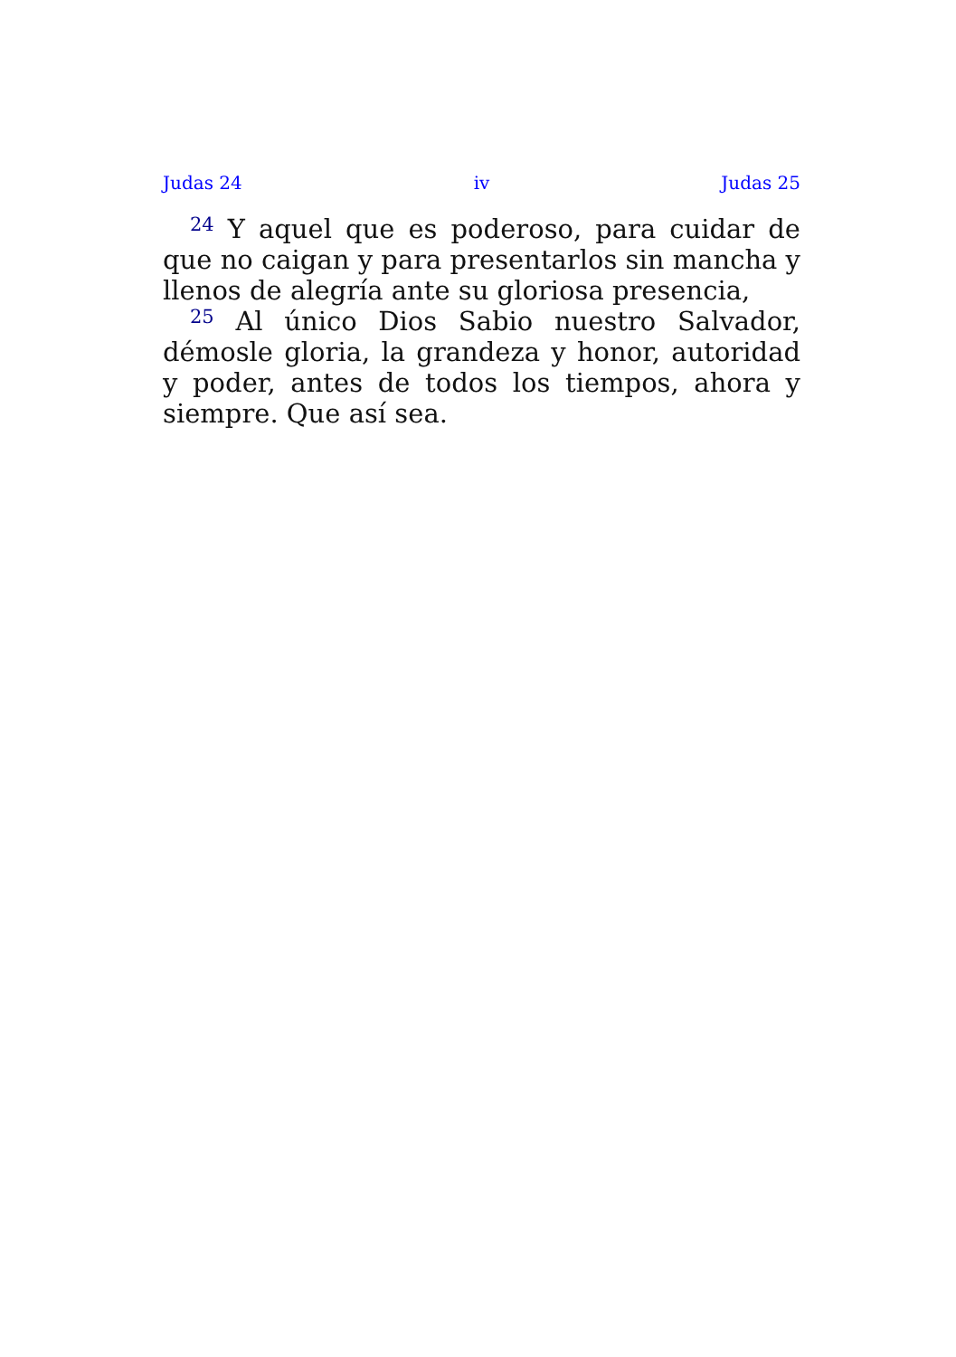Judas 24 iv Judas 25
<sup>24</sup> Y aquel que es poderoso, para cuidar de que no caigan y para presentarlos sin mancha y llenos de alegría ante su gloriosa presencia,
<sup>25</sup> Al único Dios Sabio nuestro Salvador, démosle gloria, la grandeza y honor, autoridad y poder, antes de todos los tiempos, ahora y siempre. Que así sea.